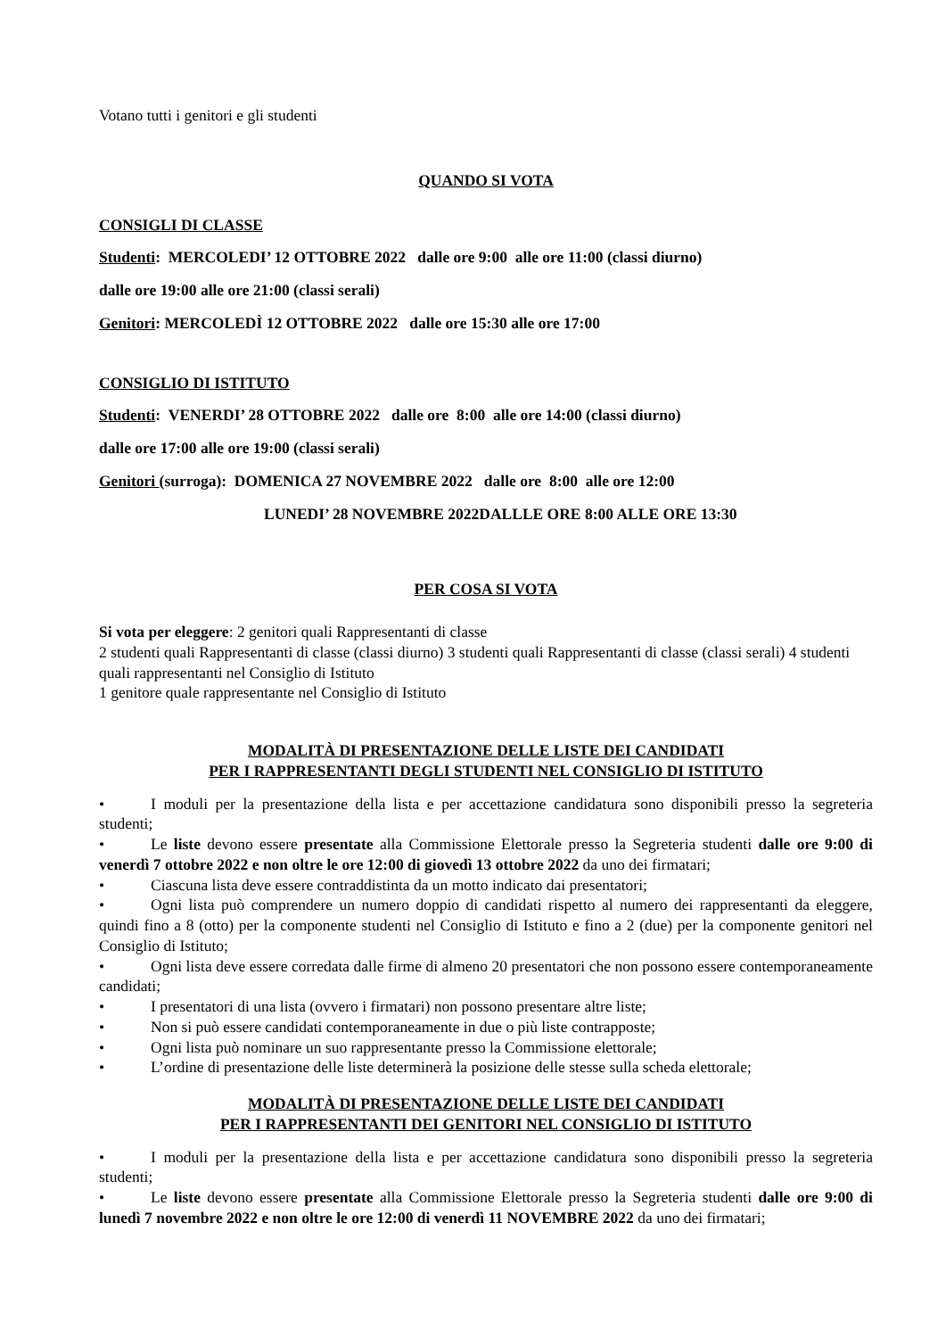Votano tutti i genitori e gli studenti
QUANDO SI VOTA
CONSIGLI DI CLASSE
Studenti: MERCOLEDI’ 12 OTTOBRE 2022 dalle ore 9:00 alle ore 11:00 (classi diurno)
dalle ore 19:00 alle ore 21:00 (classi serali)
Genitori: MERCOLEDÌ 12 OTTOBRE 2022 dalle ore 15:30 alle ore 17:00
CONSIGLIO DI ISTITUTO
Studenti: VENERDI’ 28 OTTOBRE 2022 dalle ore 8:00 alle ore 14:00 (classi diurno)
dalle ore 17:00 alle ore 19:00 (classi serali)
Genitori (surroga): DOMENICA 27 NOVEMBRE 2022 dalle ore 8:00 alle ore 12:00
LUNEDI’ 28 NOVEMBRE 2022DALLLE ORE 8:00 ALLE ORE 13:30
PER COSA SI VOTA
Si vota per eleggere: 2 genitori quali Rappresentanti di classe
2 studenti quali Rappresentanti di classe (classi diurno) 3 studenti quali Rappresentanti di classe (classi serali) 4 studenti quali rappresentanti nel Consiglio di Istituto
1 genitore quale rappresentante nel Consiglio di Istituto
MODALITÀ DI PRESENTAZIONE DELLE LISTE DEI CANDIDATI
PER I RAPPRESENTANTI DEGLI STUDENTI NEL CONSIGLIO DI ISTITUTO
• I moduli per la presentazione della lista e per accettazione candidatura sono disponibili presso la segreteria studenti;
• Le liste devono essere presentate alla Commissione Elettorale presso la Segreteria studenti dalle ore 9:00 di venerdì 7 ottobre 2022 e non oltre le ore 12:00 di giovedì 13 ottobre 2022 da uno dei firmatari;
• Ciascuna lista deve essere contraddistinta da un motto indicato dai presentatori;
• Ogni lista può comprendere un numero doppio di candidati rispetto al numero dei rappresentanti da eleggere, quindi fino a 8 (otto) per la componente studenti nel Consiglio di Istituto e fino a 2 (due) per la componente genitori nel Consiglio di Istituto;
• Ogni lista deve essere corredata dalle firme di almeno 20 presentatori che non possono essere contemporaneamente candidati;
• I presentatori di una lista (ovvero i firmatari) non possono presentare altre liste;
• Non si può essere candidati contemporaneamente in due o più liste contrapposte;
• Ogni lista può nominare un suo rappresentante presso la Commissione elettorale;
• L’ordine di presentazione delle liste determinerà la posizione delle stesse sulla scheda elettorale;
MODALITÀ DI PRESENTAZIONE DELLE LISTE DEI CANDIDATI
PER I RAPPRESENTANTI DEI GENITORI NEL CONSIGLIO DI ISTITUTO
• I moduli per la presentazione della lista e per accettazione candidatura sono disponibili presso la segreteria studenti;
• Le liste devono essere presentate alla Commissione Elettorale presso la Segreteria studenti dalle ore 9:00 di lunedì 7 novembre 2022 e non oltre le ore 12:00 di venerdì 11 NOVEMBRE 2022 da uno dei firmatari;